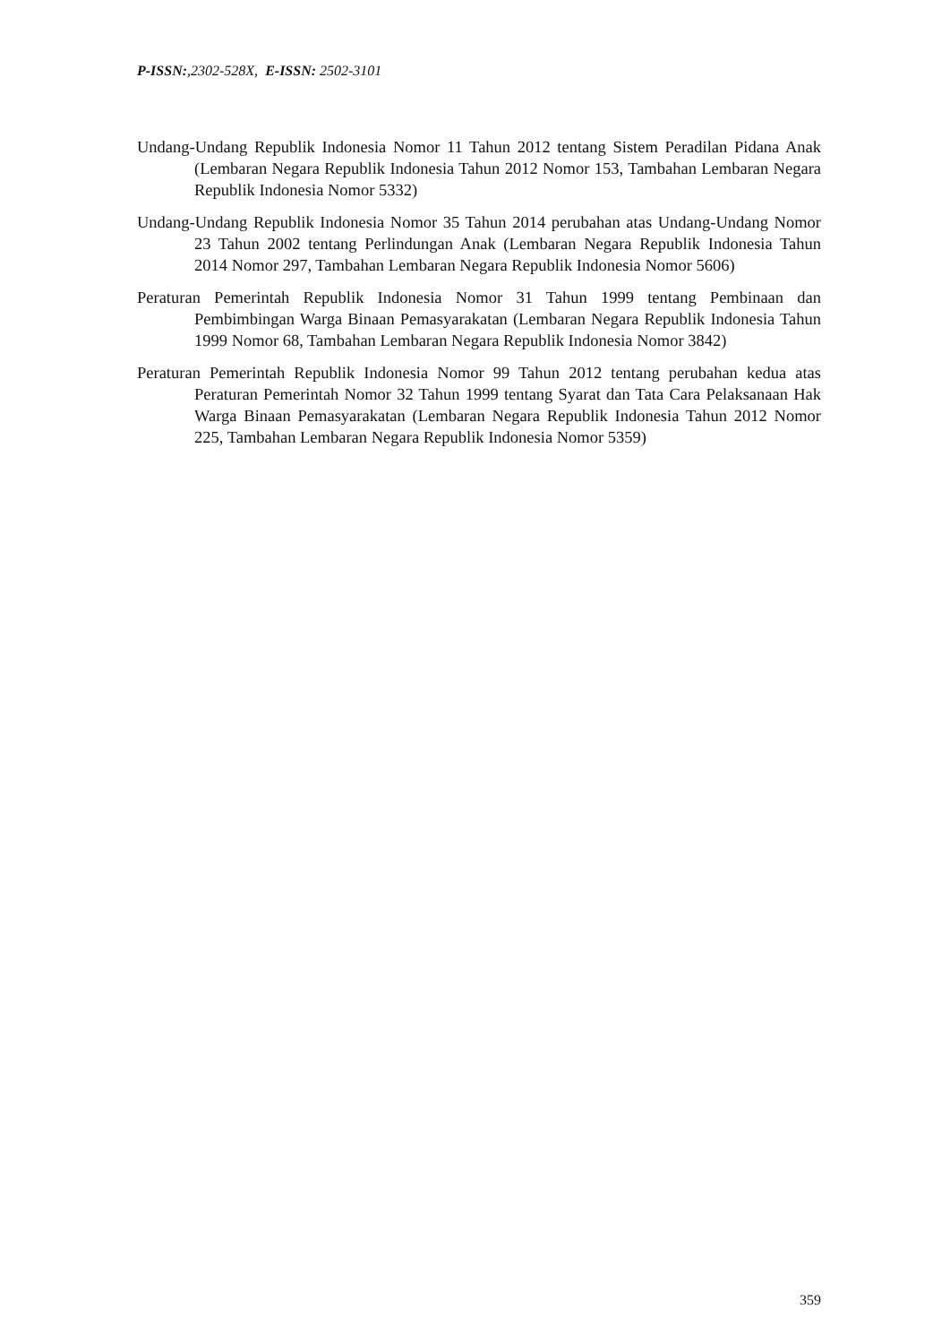P-ISSN:,2302-528X, E-ISSN: 2502-3101
Undang-Undang Republik Indonesia Nomor 11 Tahun 2012 tentang Sistem Peradilan Pidana Anak (Lembaran Negara Republik Indonesia Tahun 2012 Nomor 153, Tambahan Lembaran Negara Republik Indonesia Nomor 5332)
Undang-Undang Republik Indonesia Nomor 35 Tahun 2014 perubahan atas Undang-Undang Nomor 23 Tahun 2002 tentang Perlindungan Anak (Lembaran Negara Republik Indonesia Tahun 2014 Nomor 297, Tambahan Lembaran Negara Republik Indonesia Nomor 5606)
Peraturan Pemerintah Republik Indonesia Nomor 31 Tahun 1999 tentang Pembinaan dan Pembimbingan Warga Binaan Pemasyarakatan (Lembaran Negara Republik Indonesia Tahun 1999 Nomor 68, Tambahan Lembaran Negara Republik Indonesia Nomor 3842)
Peraturan Pemerintah Republik Indonesia Nomor 99 Tahun 2012 tentang perubahan kedua atas Peraturan Pemerintah Nomor 32 Tahun 1999 tentang Syarat dan Tata Cara Pelaksanaan Hak Warga Binaan Pemasyarakatan (Lembaran Negara Republik Indonesia Tahun 2012 Nomor 225, Tambahan Lembaran Negara Republik Indonesia Nomor 5359)
359